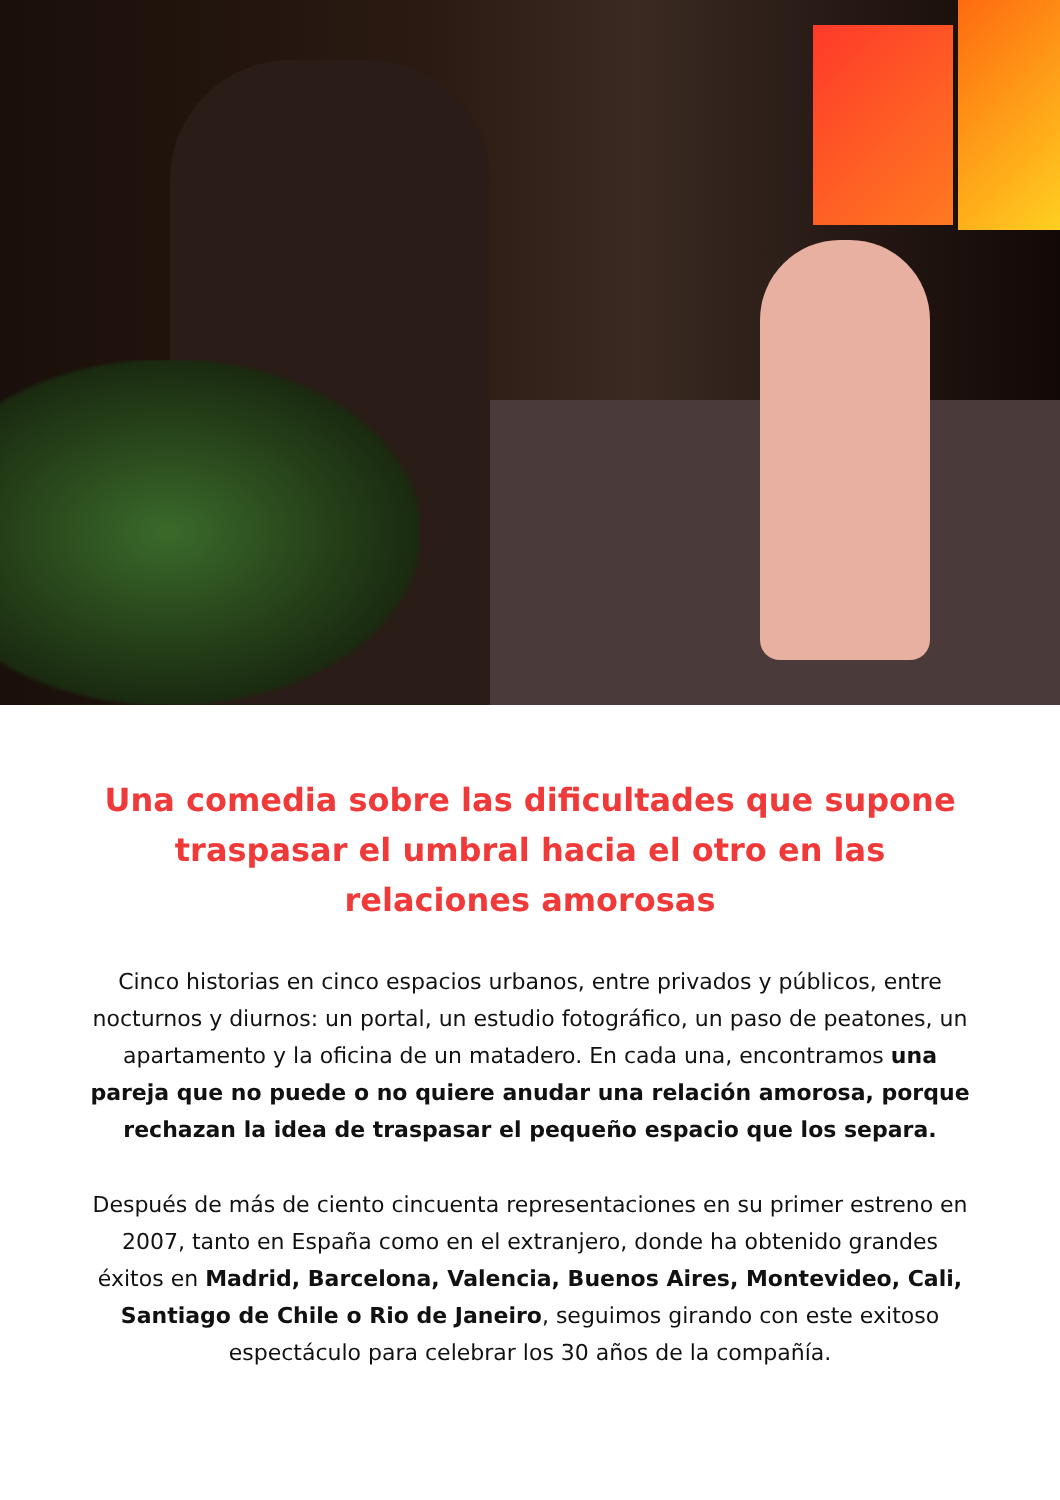Una comedia sobre las dificultades que supone traspasar el umbral hacia el otro en las relaciones amorosas
Cinco historias en cinco espacios urbanos, entre privados y públicos, entre nocturnos y diurnos: un portal, un estudio fotográfico, un paso de peatones, un apartamento y la oficina de un matadero. En cada una, encontramos una pareja que no puede o no quiere anudar una relación amorosa, porque rechazan la idea de traspasar el pequeño espacio que los separa.
Después de más de ciento cincuenta representaciones en su primer estreno en 2007, tanto en España como en el extranjero, donde ha obtenido grandes éxitos en Madrid, Barcelona, Valencia, Buenos Aires, Montevideo, Cali, Santiago de Chile o Rio de Janeiro, seguimos girando con este exitoso espectáculo para celebrar los 30 años de la compañía.